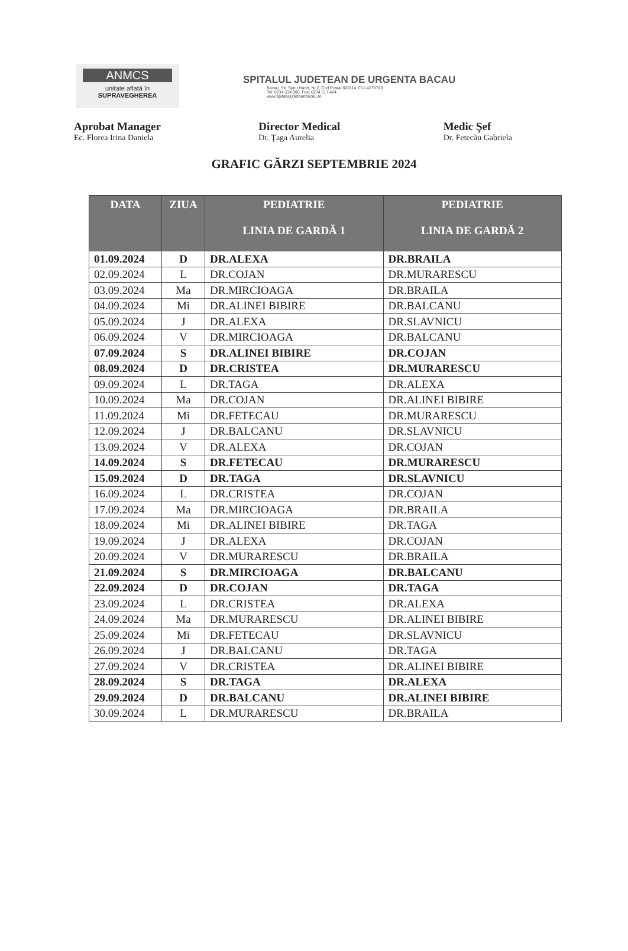ANMCS
unitate aflată în
SUPRAVEGHEREA
SPITALUL JUDETEAN DE URGENTA BACAU
Bacau, Str. Spiru Haret, Nr.2, Cod Postal 600114, CUI 4278728
Tel: 0234 534.000, Fax: 0234 517.424
www.spitaluljudeteanbacau.ro
Aprobat Manager
Ec. Florea Irina Daniela
Director Medical
Dr. Ţaga Aurelia
Medic Şef
Dr. Fetecău Gabriela
GRAFIC GĂRZI SEPTEMBRIE 2024
| DATA | ZIUA | PEDIATRIE LINIA DE GARDĂ 1 | PEDIATRIE LINIA DE GARDĂ 2 |
| --- | --- | --- | --- |
| 01.09.2024 | D | DR.ALEXA | DR.BRAILA |
| 02.09.2024 | L | DR.COJAN | DR.MURARESCU |
| 03.09.2024 | Ma | DR.MIRCIOAGA | DR.BRAILA |
| 04.09.2024 | Mi | DR.ALINEI BIBIRE | DR.BALCANU |
| 05.09.2024 | J | DR.ALEXA | DR.SLAVNICU |
| 06.09.2024 | V | DR.MIRCIOAGA | DR.BALCANU |
| 07.09.2024 | S | DR.ALINEI BIBIRE | DR.COJAN |
| 08.09.2024 | D | DR.CRISTEA | DR.MURARESCU |
| 09.09.2024 | L | DR.TAGA | DR.ALEXA |
| 10.09.2024 | Ma | DR.COJAN | DR.ALINEI BIBIRE |
| 11.09.2024 | Mi | DR.FETECAU | DR.MURARESCU |
| 12.09.2024 | J | DR.BALCANU | DR.SLAVNICU |
| 13.09.2024 | V | DR.ALEXA | DR.COJAN |
| 14.09.2024 | S | DR.FETECAU | DR.MURARESCU |
| 15.09.2024 | D | DR.TAGA | DR.SLAVNICU |
| 16.09.2024 | L | DR.CRISTEA | DR.COJAN |
| 17.09.2024 | Ma | DR.MIRCIOAGA | DR.BRAILA |
| 18.09.2024 | Mi | DR.ALINEI BIBIRE | DR.TAGA |
| 19.09.2024 | J | DR.ALEXA | DR.COJAN |
| 20.09.2024 | V | DR.MURARESCU | DR.BRAILA |
| 21.09.2024 | S | DR.MIRCIOAGA | DR.BALCANU |
| 22.09.2024 | D | DR.COJAN | DR.TAGA |
| 23.09.2024 | L | DR.CRISTEA | DR.ALEXA |
| 24.09.2024 | Ma | DR.MURARESCU | DR.ALINEI BIBIRE |
| 25.09.2024 | Mi | DR.FETECAU | DR.SLAVNICU |
| 26.09.2024 | J | DR.BALCANU | DR.TAGA |
| 27.09.2024 | V | DR.CRISTEA | DR.ALINEI BIBIRE |
| 28.09.2024 | S | DR.TAGA | DR.ALEXA |
| 29.09.2024 | D | DR.BALCANU | DR.ALINEI BIBIRE |
| 30.09.2024 | L | DR.MURARESCU | DR.BRAILA |